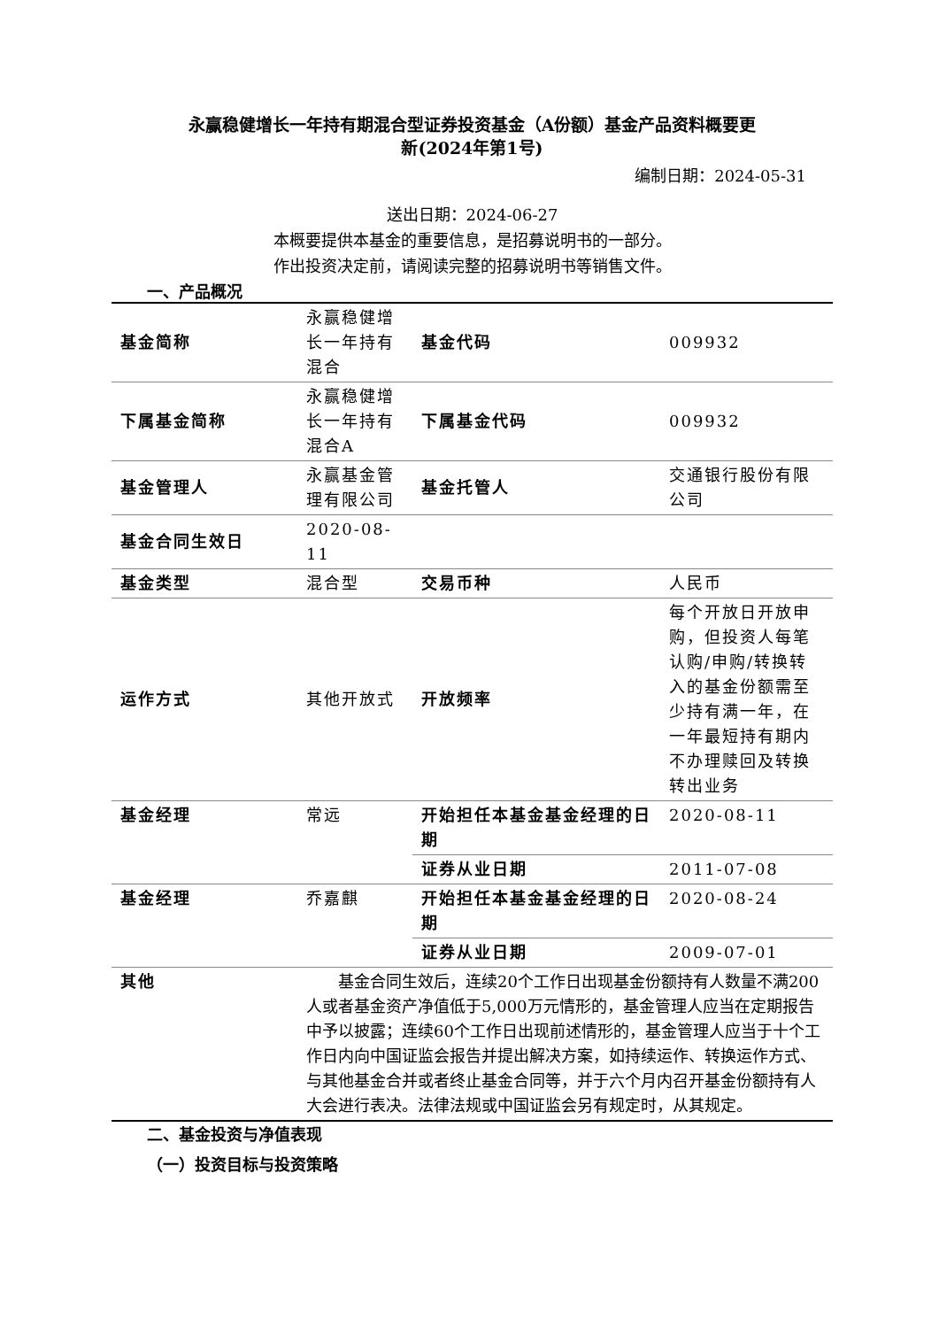永赢稳健增长一年持有期混合型证券投资基金（A份额）基金产品资料概要更
新(2024年第1号)
编制日期：2024-05-31
送出日期：2024-06-27
本概要提供本基金的重要信息，是招募说明书的一部分。
作出投资决定前，请阅读完整的招募说明书等销售文件。
一、产品概况
| 基金简称 | 永赢稳健增长一年持有混合 | 基金代码 | 009932 |
| 下属基金简称 | 永赢稳健增长一年持有混合A | 下属基金代码 | 009932 |
| 基金管理人 | 永赢基金管理有限公司 | 基金托管人 | 交通银行股份有限公司 |
| 基金合同生效日 | 2020-08-11 | | |
| 基金类型 | 混合型 | 交易币种 | 人民币 |
| 运作方式 | 其他开放式 | 开放频率 | 每个开放日开放申购，但投资人每笔认购/申购/转换转入的基金份额需至少持有满一年，在一年最短持有期内不办理赎回及转换转出业务 |
| 基金经理 | 常远 | 开始担任本基金基金经理的日期 | 2020-08-11 |
| | | 证券从业日期 | 2011-07-08 |
| 基金经理 | 乔嘉麒 | 开始担任本基金基金经理的日期 | 2020-08-24 |
| | | 证券从业日期 | 2009-07-01 |
| 其他 | 基金合同生效后，连续20个工作日出现基金份额持有人数量不满200人或者基金资产净值低于5,000万元情形的，基金管理人应当在定期报告中予以披露；连续60个工作日出现前述情形的，基金管理人应当于十个工作日内向中国证监会报告并提出解决方案，如持续运作、转换运作方式、与其他基金合并或者终止基金合同等，并于六个月内召开基金份额持有人大会进行表决。法律法规或中国证监会另有规定时，从其规定。 | | |
二、基金投资与净值表现
（一）投资目标与投资策略